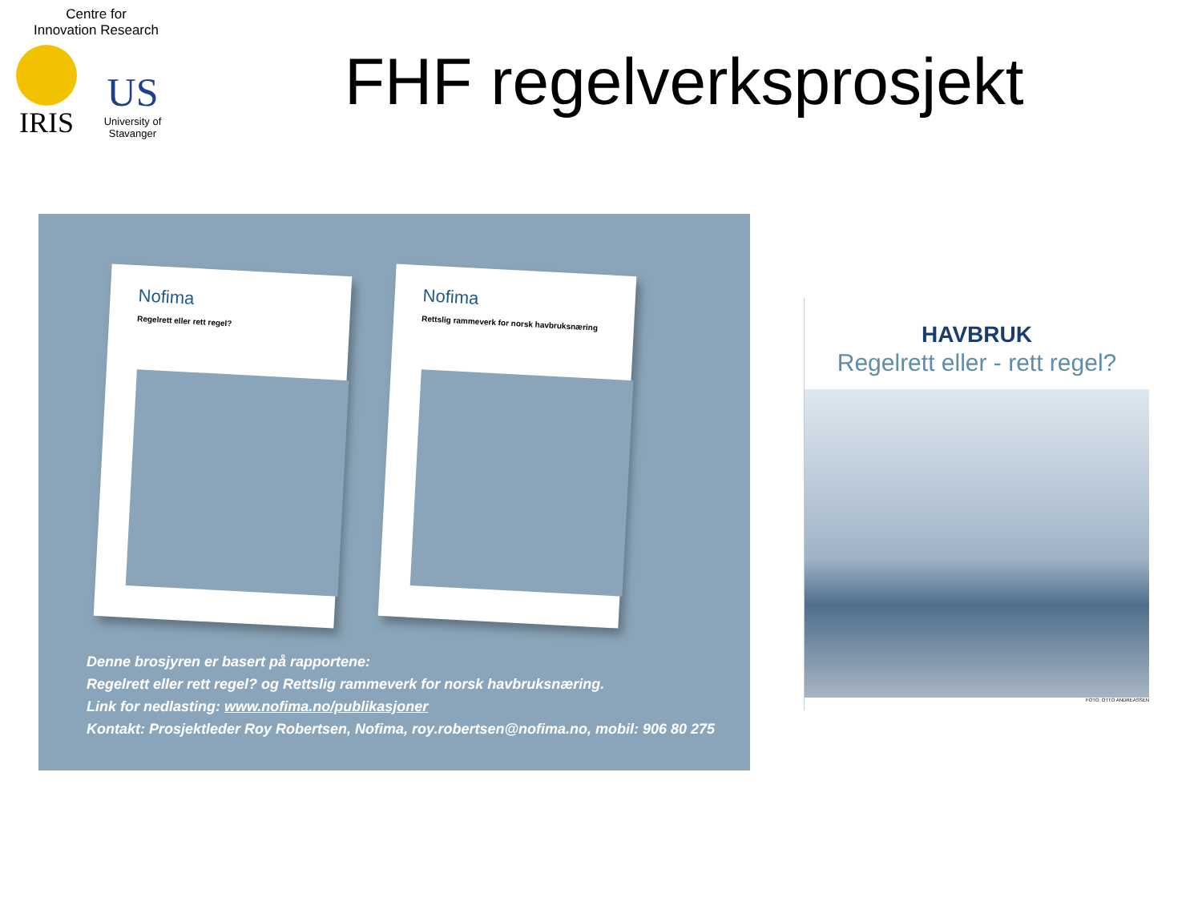Centre for
Innovation Research
IRIS
US
University of Stavanger
FHF regelverksprosjekt
Nofima
Regelrett eller rett regel?
Nofima
Rettslig rammeverk for norsk havbruksnæring
Denne brosjyren er basert på rapportene:
Regelrett eller rett regel? og Rettslig rammeverk for norsk havbruksnæring.
Link for nedlasting: www.nofima.no/publikasjoner
Kontakt: Prosjektleder Roy Robertsen, Nofima, roy.robertsen@nofima.no, mobil: 906 80 275
HAVBRUK
Regelrett eller - rett regel?
FOTO: OTTO ANDREASSEN